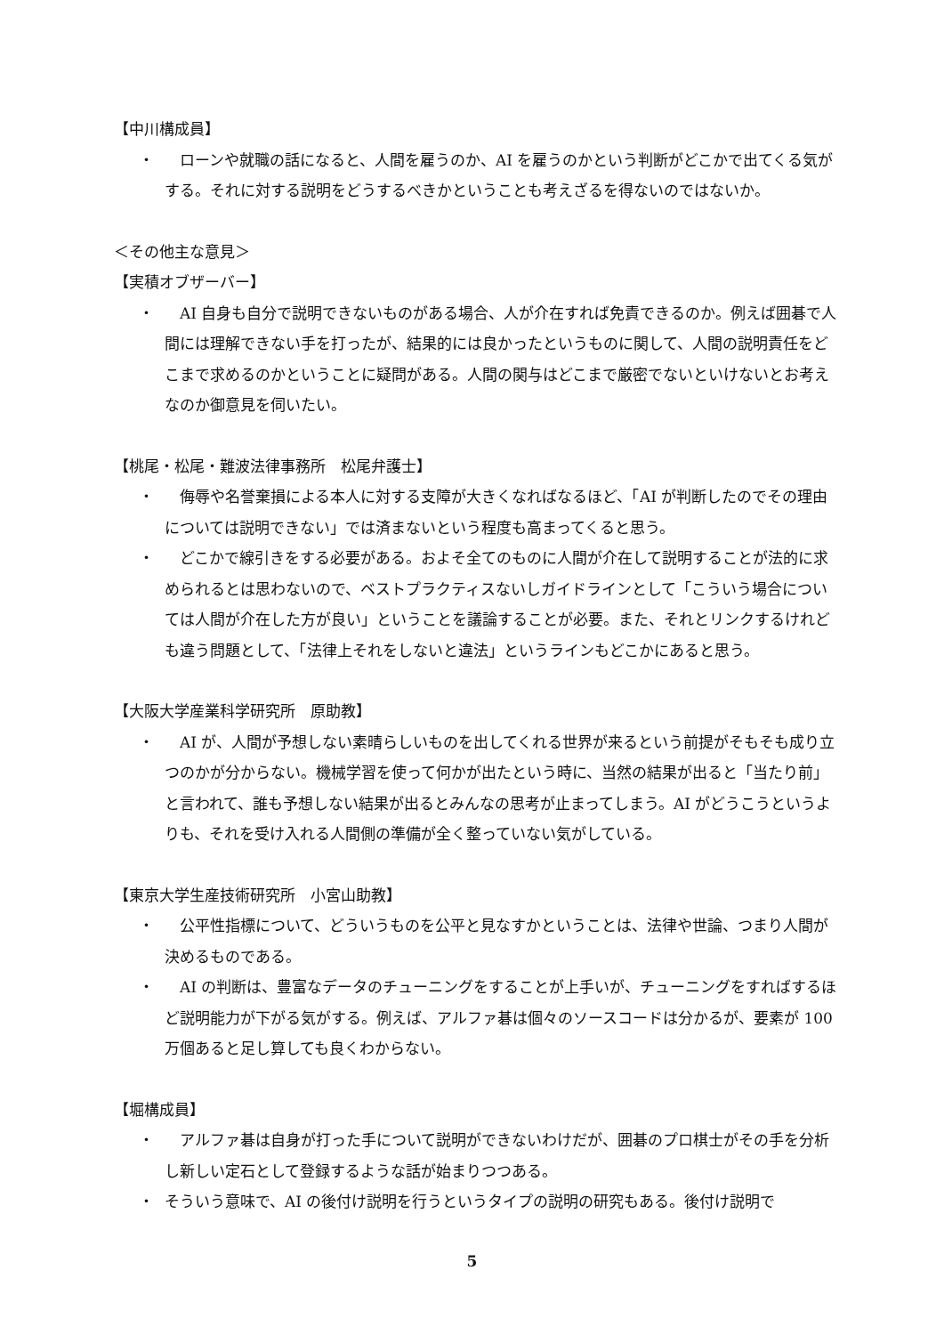【中川構成員】
・ ローンや就職の話になると、人間を雇うのか、AI を雇うのかという判断がどこかで出てくる気がする。それに対する説明をどうするべきかということも考えざるを得ないのではないか。
＜その他主な意見＞
【実積オブザーバー】
・ AI 自身も自分で説明できないものがある場合、人が介在すれば免責できるのか。例えば囲碁で人間には理解できない手を打ったが、結果的には良かったというものに関して、人間の説明責任をどこまで求めるのかということに疑問がある。人間の関与はどこまで厳密でないといけないとお考えなのか御意見を伺いたい。
【桃尾・松尾・難波法律事務所　松尾弁護士】
・ 侮辱や名誉棄損による本人に対する支障が大きくなればなるほど、「AI が判断したのでその理由については説明できない」では済まないという程度も高まってくると思う。
・ どこかで線引きをする必要がある。およそ全てのものに人間が介在して説明することが法的に求められるとは思わないので、ベストプラクティスないしガイドラインとして「こういう場合については人間が介在した方が良い」ということを議論することが必要。また、それとリンクするけれども違う問題として、「法律上それをしないと違法」というラインもどこかにあると思う。
【大阪大学産業科学研究所　原助教】
・ AI が、人間が予想しない素晴らしいものを出してくれる世界が来るという前提がそもそも成り立つのかが分からない。機械学習を使って何かが出たという時に、当然の結果が出ると「当たり前」と言われて、誰も予想しない結果が出るとみんなの思考が止まってしまう。AI がどうこうというよりも、それを受け入れる人間側の準備が全く整っていない気がしている。
【東京大学生産技術研究所　小宮山助教】
・ 公平性指標について、どういうものを公平と見なすかということは、法律や世論、つまり人間が決めるものである。
・ AI の判断は、豊富なデータのチューニングをすることが上手いが、チューニングをすればするほど説明能力が下がる気がする。例えば、アルファ碁は個々のソースコードは分かるが、要素が 100 万個あると足し算しても良くわからない。
【堀構成員】
・ アルファ碁は自身が打った手について説明ができないわけだが、囲碁のプロ棋士がその手を分析し新しい定石として登録するような話が始まりつつある。
・ そういう意味で、AI の後付け説明を行うというタイプの説明の研究もある。後付け説明で
5